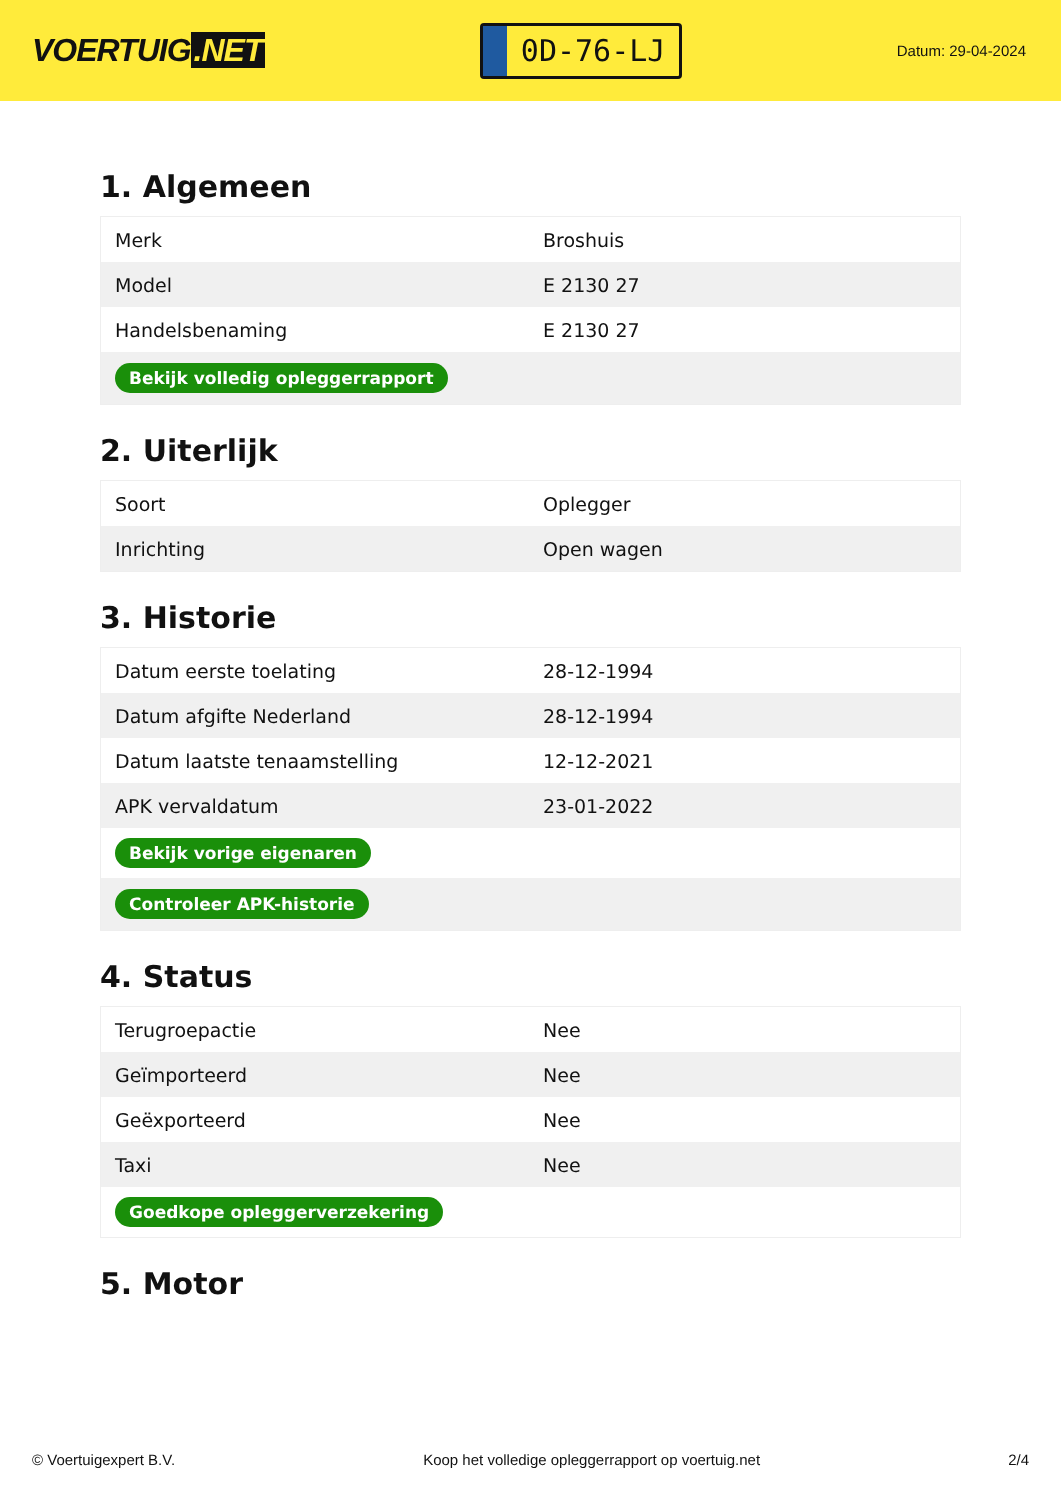VOERTUIG.NET
0D-76-LJ
Datum: 29-04-2024
1. Algemeen
| Merk | Broshuis |
| Model | E 2130 27 |
| Handelsbenaming | E 2130 27 |
| Bekijk volledig opleggerrapport | |
2. Uiterlijk
| Soort | Oplegger |
| Inrichting | Open wagen |
3. Historie
| Datum eerste toelating | 28-12-1994 |
| Datum afgifte Nederland | 28-12-1994 |
| Datum laatste tenaamstelling | 12-12-2021 |
| APK vervaldatum | 23-01-2022 |
| Bekijk vorige eigenaren | |
| Controleer APK-historie | |
4. Status
| Terugroepactie | Nee |
| Geïmporteerd | Nee |
| Geëxporteerd | Nee |
| Taxi | Nee |
| Goedkope opleggerverzekering | |
5. Motor
© Voertuigexpert B.V. Koop het volledige opleggerrapport op voertuig.net 2/4